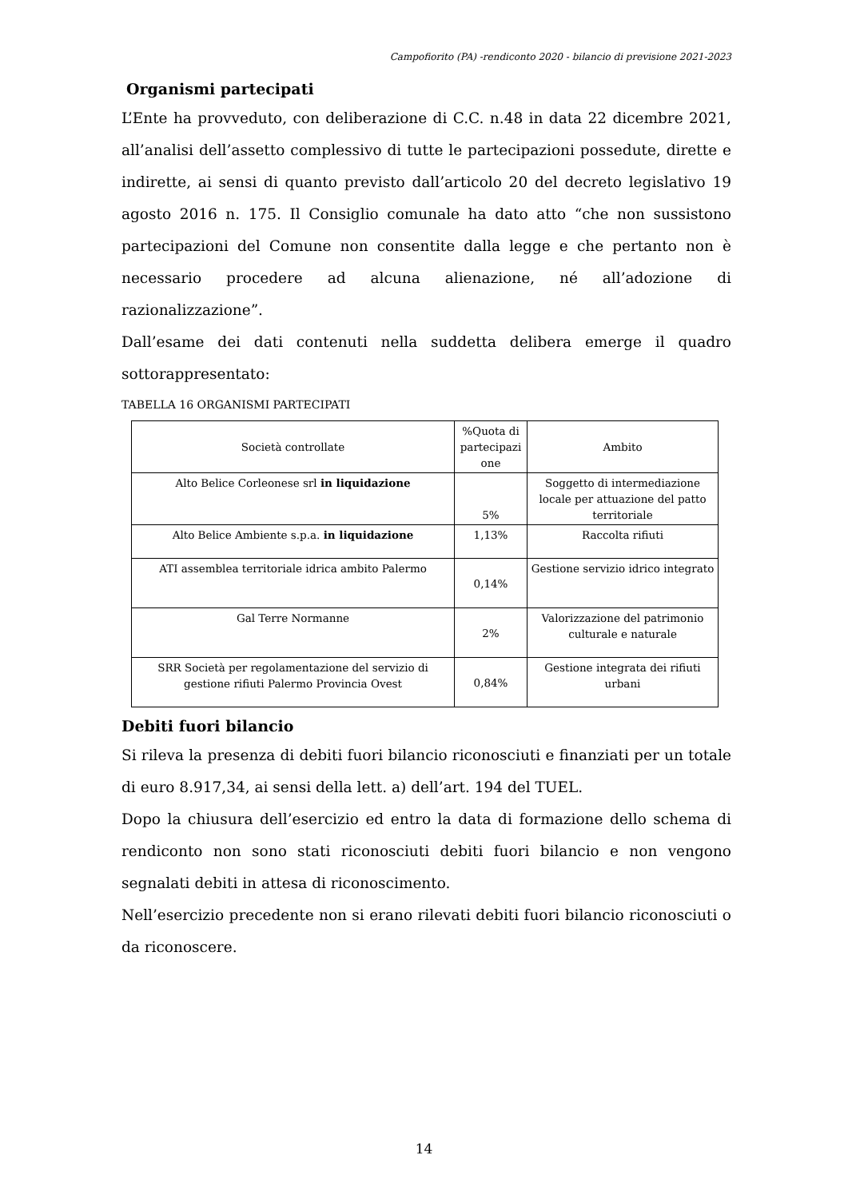Campofiorito (PA) -rendiconto 2020 - bilancio di previsione 2021-2023
Organismi partecipati
L’Ente ha provveduto, con deliberazione di C.C. n.48 in data 22 dicembre 2021, all’analisi dell’assetto complessivo di tutte le partecipazioni possedute, dirette e indirette, ai sensi di quanto previsto dall’articolo 20 del decreto legislativo 19 agosto 2016 n. 175. Il Consiglio comunale ha dato atto “che non sussistono partecipazioni del Comune non consentite dalla legge e che pertanto non è necessario procedere ad alcuna alienazione, né all’adozione di razionalizzazione”.
Dall’esame dei dati contenuti nella suddetta delibera emerge il quadro sottorappresentato:
TABELLA 16 ORGANISMI PARTECIPATI
| Società controllate | %Quota di partecipazi one | Ambito |
| Alto Belice Corleonese srl in liquidazione | 5% | Soggetto di intermediazione locale per attuazione del patto territoriale |
| Alto Belice Ambiente s.p.a. in liquidazione | 1,13% | Raccolta rifiuti |
| ATI assemblea territoriale idrica ambito Palermo | 0,14% | Gestione servizio idrico integrato |
| Gal Terre Normanne | 2% | Valorizzazione del patrimonio culturale e naturale |
| SRR Società per regolamentazione del servizio di gestione rifiuti Palermo Provincia Ovest | 0,84% | Gestione integrata dei rifiuti urbani |
Debiti fuori bilancio
Si rileva la presenza di debiti fuori bilancio riconosciuti e finanziati per un totale di euro 8.917,34, ai sensi della lett. a) dell’art. 194 del TUEL.
Dopo la chiusura dell’esercizio ed entro la data di formazione dello schema di rendiconto non sono stati riconosciuti debiti fuori bilancio e non vengono segnalati debiti in attesa di riconoscimento.
Nell’esercizio precedente non si erano rilevati debiti fuori bilancio riconosciuti o da riconoscere.
14